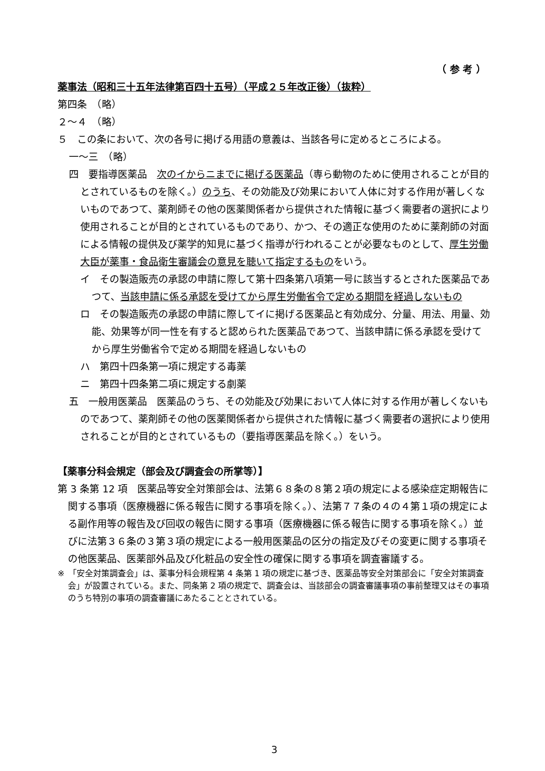（ 参 考 ）
薬事法（昭和三十五年法律第百四十五号）（平成２５年改正後）（抜粋）
第四条　（略）
２～４　（略）
５　この条において、次の各号に掲げる用語の意義は、当該各号に定めるところによる。
一～三　（略）
四　要指導医薬品　次のイからニまでに掲げる医薬品（専ら動物のために使用されることが目的とされているものを除く。）のうち、その効能及び効果において人体に対する作用が著しくないものであつて、薬剤師その他の医薬関係者から提供された情報に基づく需要者の選択により使用されることが目的とされているものであり、かつ、その適正な使用のために薬剤師の対面による情報の提供及び薬学的知見に基づく指導が行われることが必要なものとして、厚生労働大臣が薬事・食品衛生審議会の意見を聴いて指定するものをいう。
イ　その製造販売の承認の申請に際して第十四条第八項第一号に該当するとされた医薬品であつて、当該申請に係る承認を受けてから厚生労働省令で定める期間を経過しないもの
ロ　その製造販売の承認の申請に際してイに掲げる医薬品と有効成分、分量、用法、用量、効能、効果等が同一性を有すると認められた医薬品であつて、当該申請に係る承認を受けてから厚生労働省令で定める期間を経過しないもの
ハ　第四十四条第一項に規定する毒薬
ニ　第四十四条第二項に規定する劇薬
五　一般用医薬品　医薬品のうち、その効能及び効果において人体に対する作用が著しくないものであつて、薬剤師その他の医薬関係者から提供された情報に基づく需要者の選択により使用されることが目的とされているもの（要指導医薬品を除く。）をいう。
【薬事分科会規定（部会及び調査会の所掌等）】
第 3 条第 12 項　医薬品等安全対策部会は、法第６８条の８第２項の規定による感染症定期報告に関する事項（医療機器に係る報告に関する事項を除く。）、法第７７条の４の４第１項の規定による副作用等の報告及び回収の報告に関する事項（医療機器に係る報告に関する事項を除く。）並びに法第３６条の３第３項の規定による一般用医薬品の区分の指定及びその変更に関する事項その他医薬品、医薬部外品及び化粧品の安全性の確保に関する事項を調査審議する。
※　「安全対策調査会」は、薬事分科会規程第 4 条第 1 項の規定に基づき、医薬品等安全対策部会に「安全対策調査会」が設置されている。また、同条第 2 項の規定で、調査会は、当該部会の調査審議事項の事前整理又はその事項のうち特別の事項の調査審議にあたることとされている。
3